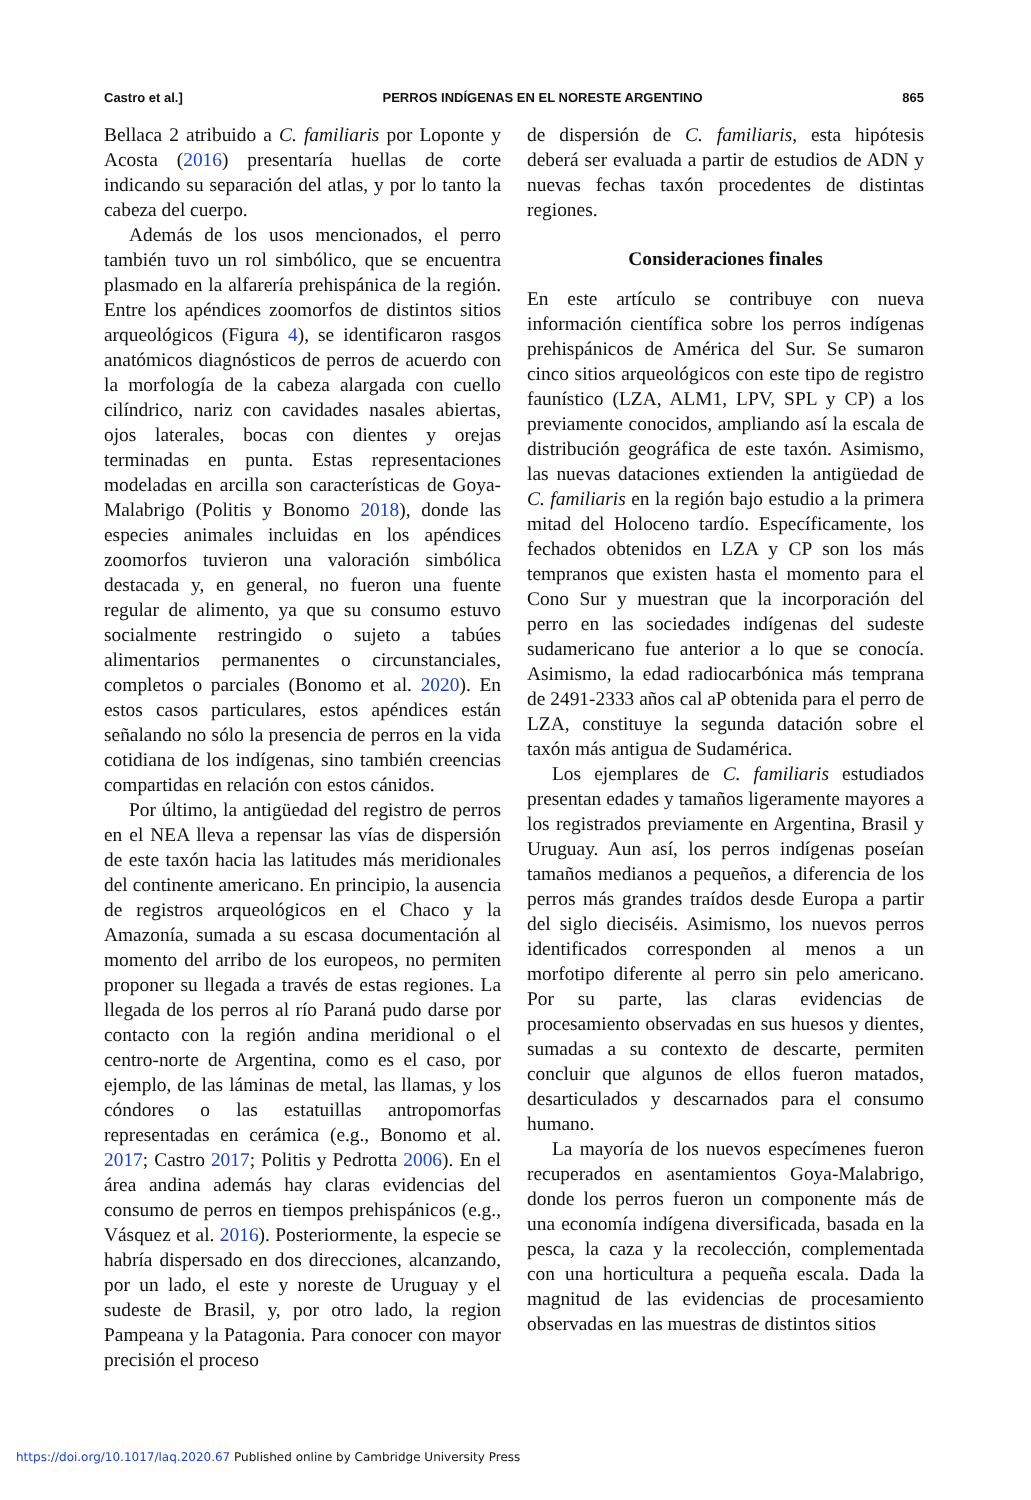Castro et al.] PERROS INDÍGENAS EN EL NORESTE ARGENTINO 865
Bellaca 2 atribuido a C. familiaris por Loponte y Acosta (2016) presentaría huellas de corte indicando su separación del atlas, y por lo tanto la cabeza del cuerpo.
Además de los usos mencionados, el perro también tuvo un rol simbólico, que se encuentra plasmado en la alfarería prehispánica de la región. Entre los apéndices zoomorfos de distintos sitios arqueológicos (Figura 4), se identificaron rasgos anatómicos diagnósticos de perros de acuerdo con la morfología de la cabeza alargada con cuello cilíndrico, nariz con cavidades nasales abiertas, ojos laterales, bocas con dientes y orejas terminadas en punta. Estas representaciones modeladas en arcilla son características de Goya-Malabrigo (Politis y Bonomo 2018), donde las especies animales incluidas en los apéndices zoomorfos tuvieron una valoración simbólica destacada y, en general, no fueron una fuente regular de alimento, ya que su consumo estuvo socialmente restringido o sujeto a tabúes alimentarios permanentes o circunstanciales, completos o parciales (Bonomo et al. 2020). En estos casos particulares, estos apéndices están señalando no sólo la presencia de perros en la vida cotidiana de los indígenas, sino también creencias compartidas en relación con estos cánidos.
Por último, la antigüedad del registro de perros en el NEA lleva a repensar las vías de dispersión de este taxón hacia las latitudes más meridionales del continente americano. En principio, la ausencia de registros arqueológicos en el Chaco y la Amazonía, sumada a su escasa documentación al momento del arribo de los europeos, no permiten proponer su llegada a través de estas regiones. La llegada de los perros al río Paraná pudo darse por contacto con la región andina meridional o el centro-norte de Argentina, como es el caso, por ejemplo, de las láminas de metal, las llamas, y los cóndores o las estatuillas antropomorfas representadas en cerámica (e.g., Bonomo et al. 2017; Castro 2017; Politis y Pedrotta 2006). En el área andina además hay claras evidencias del consumo de perros en tiempos prehispánicos (e.g., Vásquez et al. 2016). Posteriormente, la especie se habría dispersado en dos direcciones, alcanzando, por un lado, el este y noreste de Uruguay y el sudeste de Brasil, y, por otro lado, la region Pampeana y la Patagonia. Para conocer con mayor precisión el proceso
de dispersión de C. familiaris, esta hipótesis deberá ser evaluada a partir de estudios de ADN y nuevas fechas taxón procedentes de distintas regiones.
Consideraciones finales
En este artículo se contribuye con nueva información científica sobre los perros indígenas prehispánicos de América del Sur. Se sumaron cinco sitios arqueológicos con este tipo de registro faunístico (LZA, ALM1, LPV, SPL y CP) a los previamente conocidos, ampliando así la escala de distribución geográfica de este taxón. Asimismo, las nuevas dataciones extienden la antigüedad de C. familiaris en la región bajo estudio a la primera mitad del Holoceno tardío. Específicamente, los fechados obtenidos en LZA y CP son los más tempranos que existen hasta el momento para el Cono Sur y muestran que la incorporación del perro en las sociedades indígenas del sudeste sudamericano fue anterior a lo que se conocía. Asimismo, la edad radiocarbónica más temprana de 2491-2333 años cal aP obtenida para el perro de LZA, constituye la segunda datación sobre el taxón más antigua de Sudamérica.
Los ejemplares de C. familiaris estudiados presentan edades y tamaños ligeramente mayores a los registrados previamente en Argentina, Brasil y Uruguay. Aun así, los perros indígenas poseían tamaños medianos a pequeños, a diferencia de los perros más grandes traídos desde Europa a partir del siglo dieciséis. Asimismo, los nuevos perros identificados corresponden al menos a un morfotipo diferente al perro sin pelo americano. Por su parte, las claras evidencias de procesamiento observadas en sus huesos y dientes, sumadas a su contexto de descarte, permiten concluir que algunos de ellos fueron matados, desarticulados y descarnados para el consumo humano.
La mayoría de los nuevos especímenes fueron recuperados en asentamientos Goya-Malabrigo, donde los perros fueron un componente más de una economía indígena diversificada, basada en la pesca, la caza y la recolección, complementada con una horticultura a pequeña escala. Dada la magnitud de las evidencias de procesamiento observadas en las muestras de distintos sitios
https://doi.org/10.1017/laq.2020.67 Published online by Cambridge University Press